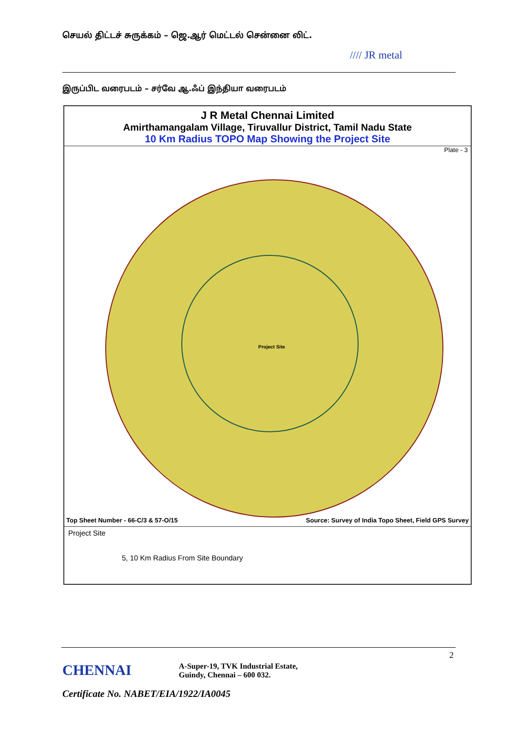செயல் திட்டச் சுருக்கம் – ஜெ.ஆர் மெட்டல் சென்னை லிட்.
//// JR metal
இருப்பிட வரைபடம் – சர்வே ஆ.ஃப் இந்தியா வரைபடம்
J R Metal Chennai Limited
Amirthamangalam Village, Tiruvallur District, Tamil Nadu State
10 Km Radius TOPO Map Showing the Project Site
Plate - 3
Project Site
Top Sheet Number - 66-C/3 & 57-O/15 Source: Survey of India Topo Sheet, Field GPS Survey
Project Site
5, 10 Km Radius From Site Boundary
2
CHENNAI
A-Super-19, TVK Industrial Estate,
Guindy, Chennai – 600 032.
Certificate No. NABET/EIA/1922/IA0045